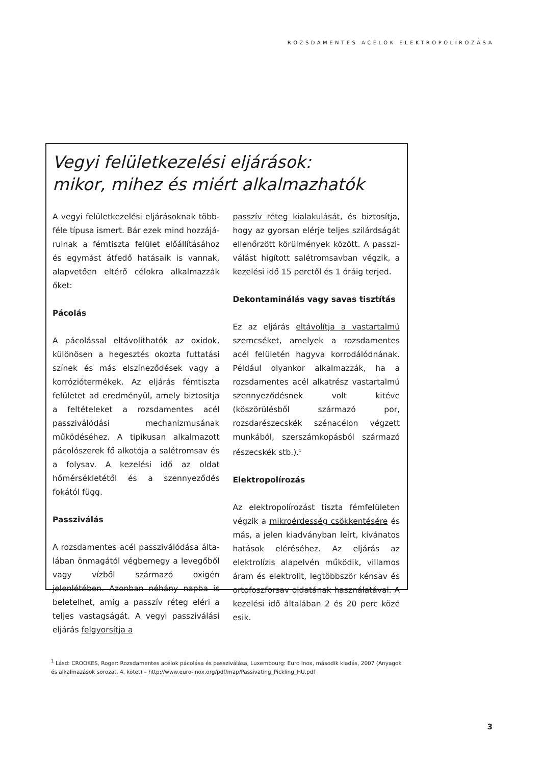ROZSDAMENTES ACÉLOK ELEKTROPOLÍROZÁSA
Vegyi felületkezelési eljárások:
mikor, mihez és miért alkalmazhatók
A vegyi felületkezelési eljárásoknak több­féle típusa ismert. Bár ezek mind hozzájá­rulnak a fémtiszta felület előállításához és egymást átfedő hatásaik is vannak, alapve­tően eltérő célokra alkalmazzák őket:
Pácolás
A pácolással eltávolíthatók az oxidok, külö­nösen a hegesztés okozta futtatási színek és más elszíneződések vagy a korrózió­termékek. Az eljárás fémtiszta felületet ad eredményül, amely biztosítja a feltétele­ket a rozsdamentes acél passziválódási mechanizmusának működéséhez. A tipiku­san alkalmazott pácolószerek fő alkotója a salétromsav és a folysav. A kezelési idő az oldat hőmérsékletétől és a szennyeződés fokától függ.
Passziválás
A rozsdamentes acél passziválódása álta­lában önmagától végbemegy a levegőből vagy vízből származó oxigén jelenlétében. Azonban néhány napba is beletelhet, amíg a passzív réteg eléri a teljes vastagságát. A vegyi passziválási eljárás felgyorsítja a
passzív réteg kialakulását, és biztosítja, hogy az gyorsan elérje teljes szilárdságát ellenőrzött körülmények között. A passzi­válást higított salétromsavban végzik, a kezelési idő 15 perctől és 1 óráig terjed.
Dekontaminálás vagy savas tisztítás
Ez az eljárás eltávolítja a vastartalmú szem­cséket, amelyek a rozsdamentes acél felü­letén hagyva korrodálódnának. Például olyankor alkalmazzák, ha a rozsdamentes acél alkatrész vastartalmú szennyeződés­nek volt kitéve (köszörülésből származó por, rozsdarészecskék szénacélon végzett munkából, szerszámkopásból származó részecskék stb.).<sup>1</sup>
Elektropolírozás
Az elektropolírozást tiszta fémfelületen vég­zik a mikroérdesség csökkentésére és más, a jelen kiadványban leírt, kívánatos hatások eléréséhez. Az eljárás az elektrolízis alap­elvén működik, villamos áram és elektrolit, legtöbbször kénsav és ortofoszforsav olda­tának használatával. A kezelési idő általá­ban 2 és 20 perc közé esik.
<sup>1</sup> Lásd: CROOKES, Roger: Rozsdamentes acélok pácolása és passziválása, Luxembourg: Euro Inox, második kiadás, 2007 (Anyagok és alkalmazások sorozat, 4. kötet) – http://www.euro-inox.org/pdf/map/Passivating_Pickling_HU.pdf
3